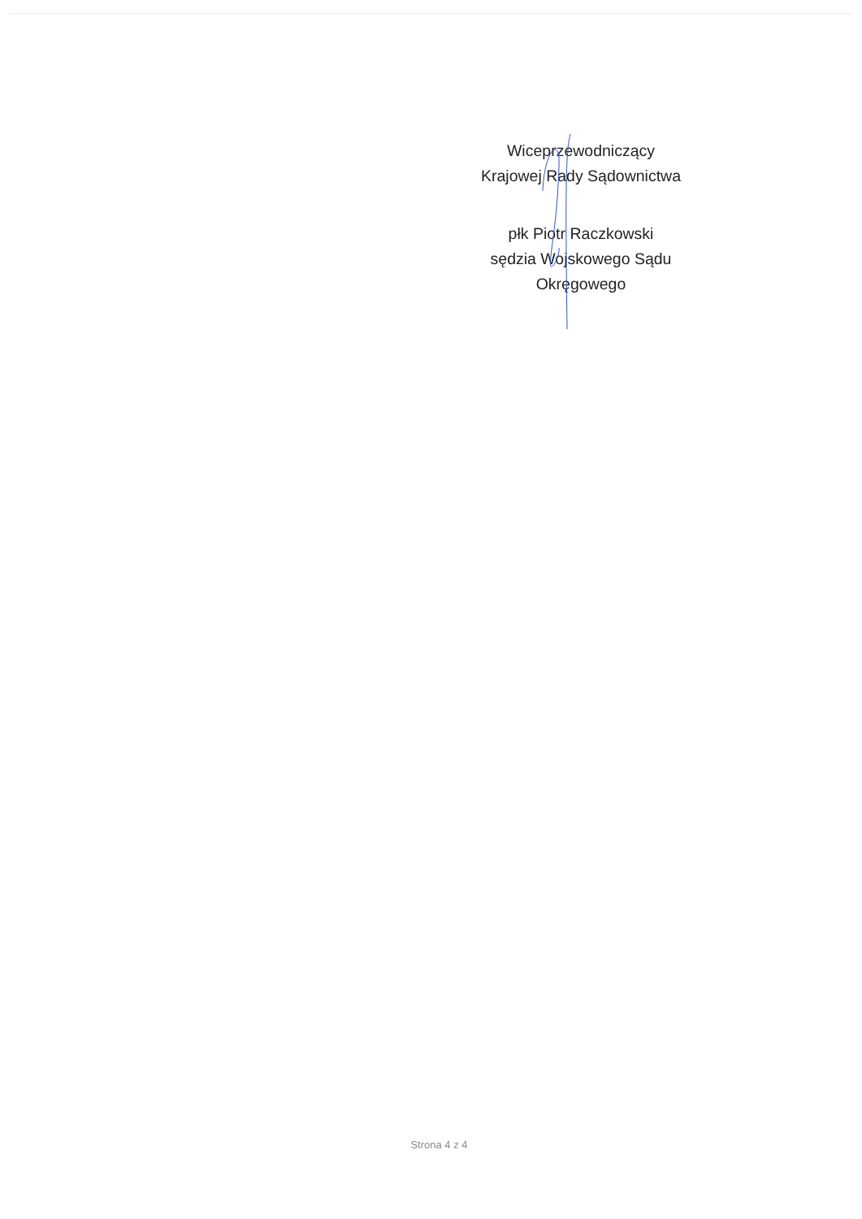Wiceprzewodniczący
Krajowej Rady Sądownictwa
płk Piotr Raczkowski
sędzia Wojskowego Sądu
Okręgowego
Strona 4 z 4